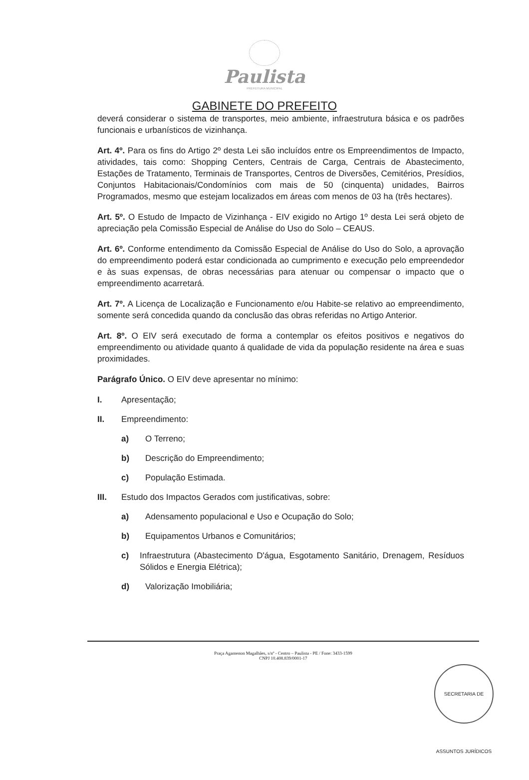Paulista
PREFEITURA MUNICIPAL
GABINETE DO PREFEITO
deverá considerar o sistema de transportes, meio ambiente, infraestrutura básica e os padrões funcionais e urbanísticos de vizinhança.
Art. 4º. Para os fins do Artigo 2º desta Lei são incluídos entre os Empreendimentos de Impacto, atividades, tais como: Shopping Centers, Centrais de Carga, Centrais de Abastecimento, Estações de Tratamento, Terminais de Transportes, Centros de Diversões, Cemitérios, Presídios, Conjuntos Habitacionais/Condomínios com mais de 50 (cinquenta) unidades, Bairros Programados, mesmo que estejam localizados em áreas com menos de 03 ha (três hectares).
Art. 5º. O Estudo de Impacto de Vizinhança - EIV exigido no Artigo 1º desta Lei será objeto de apreciação pela Comissão Especial de Análise do Uso do Solo – CEAUS.
Art. 6º. Conforme entendimento da Comissão Especial de Análise do Uso do Solo, a aprovação do empreendimento poderá estar condicionada ao cumprimento e execução pelo empreendedor e às suas expensas, de obras necessárias para atenuar ou compensar o impacto que o empreendimento acarretará.
Art. 7º. A Licença de Localização e Funcionamento e/ou Habite-se relativo ao empreendimento, somente será concedida quando da conclusão das obras referidas no Artigo Anterior.
Art. 8º. O EIV será executado de forma a contemplar os efeitos positivos e negativos do empreendimento ou atividade quanto á qualidade de vida da população residente na área e suas proximidades.
Parágrafo Único. O EIV deve apresentar no mínimo:
I. Apresentação;
II. Empreendimento:
a) O Terreno;
b) Descrição do Empreendimento;
c) População Estimada.
III. Estudo dos Impactos Gerados com justificativas, sobre:
a) Adensamento populacional e Uso e Ocupação do Solo;
b) Equipamentos Urbanos e Comunitários;
c) Infraestrutura (Abastecimento D'água, Esgotamento Sanitário, Drenagem, Resíduos Sólidos e Energia Elétrica);
d) Valorização Imobiliária;
Praça Agamenon Magalhães, s/nº - Centro – Paulista - PE / Fone: 3433-1599
CNPJ 10.408.839/0001-17
SECRETARIA DE ASSUNTOS JURÍDICOS